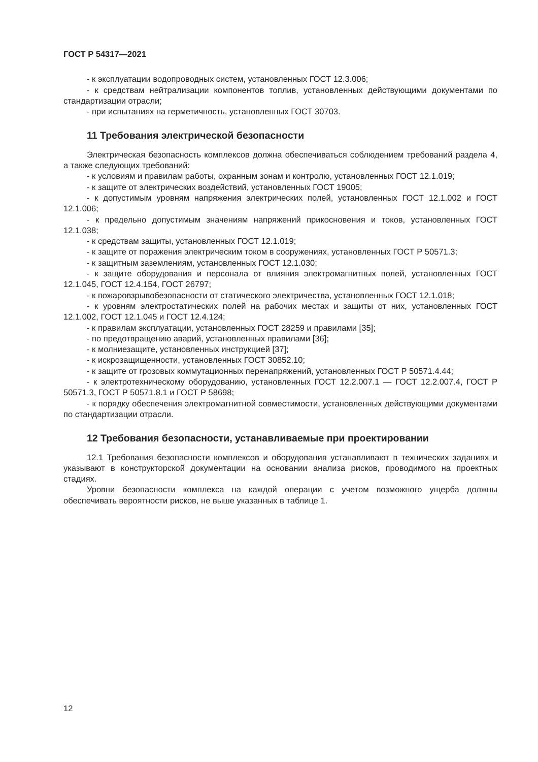ГОСТ Р 54317—2021
- к эксплуатации водопроводных систем, установленных ГОСТ 12.3.006;
- к средствам нейтрализации компонентов топлив, установленных действующими документами по стандартизации отрасли;
- при испытаниях на герметичность, установленных ГОСТ 30703.
11 Требования электрической безопасности
Электрическая безопасность комплексов должна обеспечиваться соблюдением требований раздела 4, а также следующих требований:
- к условиям и правилам работы, охранным зонам и контролю, установленных ГОСТ 12.1.019;
- к защите от электрических воздействий, установленных ГОСТ 19005;
- к допустимым уровням напряжения электрических полей, установленных ГОСТ 12.1.002 и ГОСТ 12.1.006;
- к предельно допустимым значениям напряжений прикосновения и токов, установленных ГОСТ 12.1.038;
- к средствам защиты, установленных ГОСТ 12.1.019;
- к защите от поражения электрическим током в сооружениях, установленных ГОСТ Р 50571.3;
- к защитным заземлениям, установленных ГОСТ 12.1.030;
- к защите оборудования и персонала от влияния электромагнитных полей, установленных ГОСТ 12.1.045, ГОСТ 12.4.154, ГОСТ 26797;
- к пожаровзрывобезопасности от статического электричества, установленных ГОСТ 12.1.018;
- к уровням электростатических полей на рабочих местах и защиты от них, установленных ГОСТ 12.1.002, ГОСТ 12.1.045 и ГОСТ 12.4.124;
- к правилам эксплуатации, установленных ГОСТ 28259 и правилами [35];
- по предотвращению аварий, установленных правилами [36];
- к молниезащите, установленных инструкцией [37];
- к искрозащищенности, установленных ГОСТ 30852.10;
- к защите от грозовых коммутационных перенапряжений, установленных ГОСТ Р 50571.4.44;
- к электротехническому оборудованию, установленных ГОСТ 12.2.007.1 — ГОСТ 12.2.007.4, ГОСТ Р 50571.3, ГОСТ Р 50571.8.1 и ГОСТ Р 58698;
- к порядку обеспечения электромагнитной совместимости, установленных действующими документами по стандартизации отрасли.
12 Требования безопасности, устанавливаемые при проектировании
12.1 Требования безопасности комплексов и оборудования устанавливают в технических заданиях и указывают в конструкторской документации на основании анализа рисков, проводимого на проектных стадиях.
Уровни безопасности комплекса на каждой операции с учетом возможного ущерба должны обеспечивать вероятности рисков, не выше указанных в таблице 1.
12